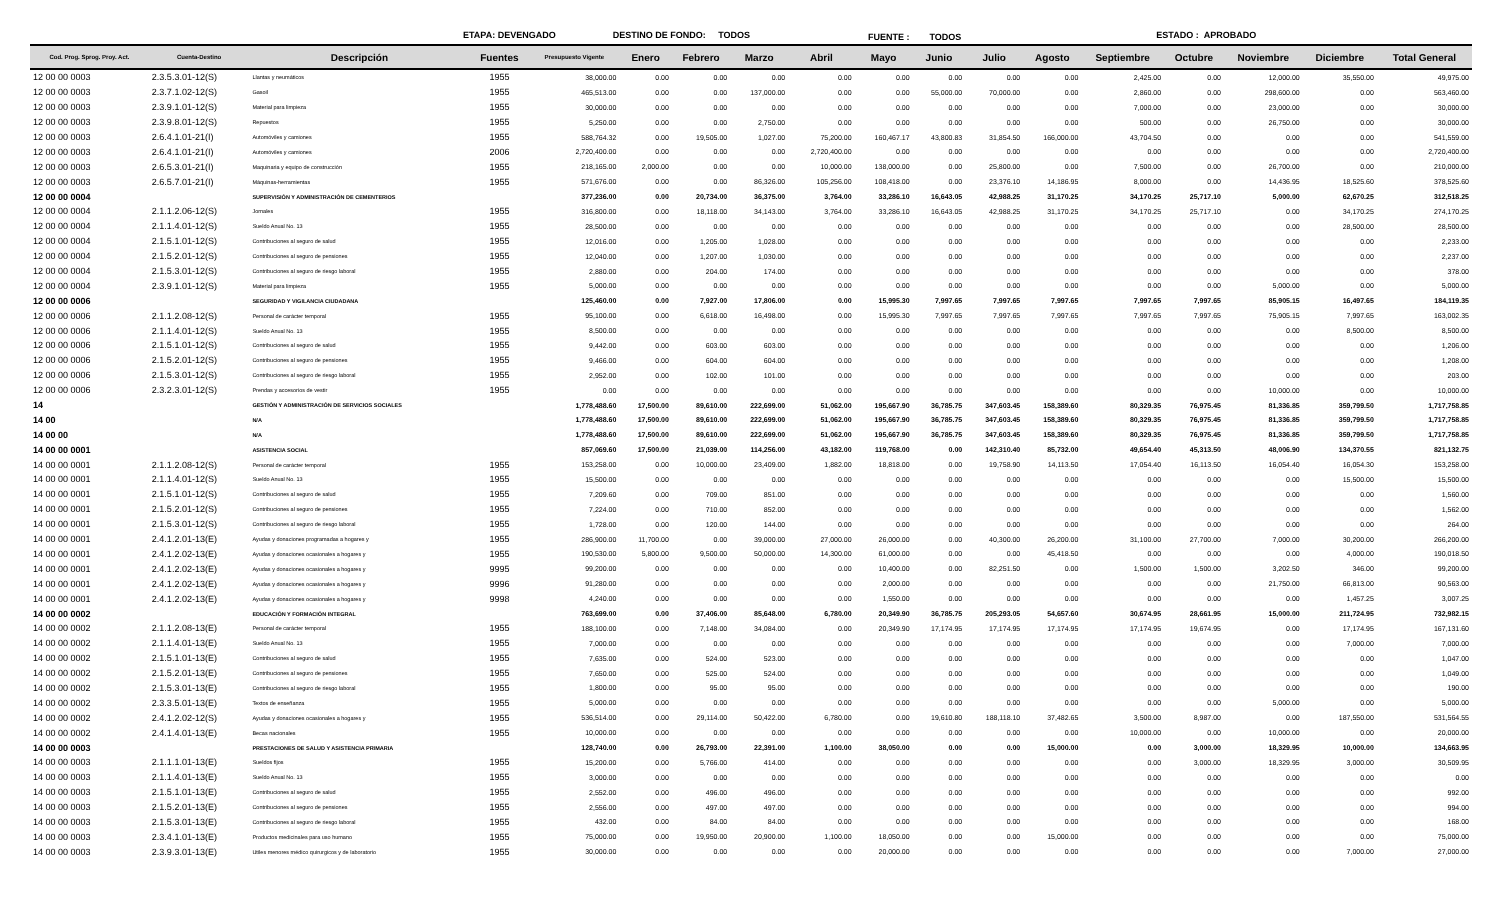ETAPA: DEVENGADO DESTINO DE FONDO: TODOS FUENTE : TODOS ESTADO : APROBADO
| Cod. Prog. Sprog. Proy. Act. | Cuenta-Destino | Descripción | Fuentes | Presupuesto Vigente | Enero | Febrero | Marzo | Abril | Mayo | Junio | Julio | Agosto | Septiembre | Octubre | Noviembre | Diciembre | Total General |
| --- | --- | --- | --- | --- | --- | --- | --- | --- | --- | --- | --- | --- | --- | --- | --- | --- | --- |
| 12 00 00 0003 | 2.3.5.3.01-12(S) | Llantas y neumáticos | 1955 | 38,000.00 | 0.00 | 0.00 | 0.00 | 0.00 | 0.00 | 0.00 | 0.00 | 0.00 | 2,425.00 | 0.00 | 12,000.00 | 35,550.00 | 49,975.00 |
| 12 00 00 0003 | 2.3.7.1.02-12(S) | Gasoil | 1955 | 465,513.00 | 0.00 | 0.00 | 137,000.00 | 0.00 | 0.00 | 55,000.00 | 70,000.00 | 0.00 | 2,860.00 | 0.00 | 298,600.00 | 0.00 | 563,460.00 |
| 12 00 00 0003 | 2.3.9.1.01-12(S) | Material para limpieza | 1955 | 30,000.00 | 0.00 | 0.00 | 0.00 | 0.00 | 0.00 | 0.00 | 0.00 | 0.00 | 7,000.00 | 0.00 | 23,000.00 | 0.00 | 30,000.00 |
| 12 00 00 0003 | 2.3.9.8.01-12(S) | Repuestos | 1955 | 5,250.00 | 0.00 | 0.00 | 2,750.00 | 0.00 | 0.00 | 0.00 | 0.00 | 0.00 | 500.00 | 0.00 | 26,750.00 | 0.00 | 30,000.00 |
| 12 00 00 0003 | 2.6.4.1.01-21(I) | Automóviles y camiones | 1955 | 588,764.32 | 0.00 | 19,505.00 | 1,027.00 | 75,200.00 | 160,467.17 | 43,800.83 | 31,854.50 | 166,000.00 | 43,704.50 | 0.00 | 0.00 | 0.00 | 541,559.00 |
| 12 00 00 0003 | 2.6.4.1.01-21(I) | Automóviles y camiones | 2006 | 2,720,400.00 | 0.00 | 0.00 | 0.00 | 2,720,400.00 | 0.00 | 0.00 | 0.00 | 0.00 | 0.00 | 0.00 | 0.00 | 0.00 | 2,720,400.00 |
| 12 00 00 0003 | 2.6.5.3.01-21(I) | Maquinaria y equipo de construcción | 1955 | 218,165.00 | 2,000.00 | 0.00 | 0.00 | 10,000.00 | 138,000.00 | 0.00 | 25,800.00 | 0.00 | 7,500.00 | 0.00 | 26,700.00 | 0.00 | 210,000.00 |
| 12 00 00 0003 | 2.6.5.7.01-21(I) | Máquinas-herramientas | 1955 | 571,676.00 | 0.00 | 0.00 | 86,326.00 | 105,256.00 | 108,418.00 | 0.00 | 23,376.10 | 14,186.95 | 8,000.00 | 0.00 | 14,436.95 | 18,525.60 | 378,525.60 |
| 12 00 00 0004 | | SUPERVISIÓN Y ADMINISTRACIÓN DE CEMENTERIOS | | 377,236.00 | 0.00 | 20,734.00 | 36,375.00 | 3,764.00 | 33,286.10 | 16,643.05 | 42,988.25 | 31,170.25 | 34,170.25 | 25,717.10 | 5,000.00 | 62,670.25 | 312,518.25 |
| 12 00 00 0004 | 2.1.1.2.06-12(S) | Jornales | 1955 | 316,800.00 | 0.00 | 18,118.00 | 34,143.00 | 3,764.00 | 33,286.10 | 16,643.05 | 42,988.25 | 31,170.25 | 34,170.25 | 25,717.10 | 0.00 | 34,170.25 | 274,170.25 |
| 12 00 00 0004 | 2.1.1.4.01-12(S) | Sueldo Anual No. 13 | 1955 | 28,500.00 | 0.00 | 0.00 | 0.00 | 0.00 | 0.00 | 0.00 | 0.00 | 0.00 | 0.00 | 0.00 | 0.00 | 28,500.00 | 28,500.00 |
| 12 00 00 0004 | 2.1.5.1.01-12(S) | Contribuciones al seguro de salud | 1955 | 12,016.00 | 0.00 | 1,205.00 | 1,028.00 | 0.00 | 0.00 | 0.00 | 0.00 | 0.00 | 0.00 | 0.00 | 0.00 | 0.00 | 2,233.00 |
| 12 00 00 0004 | 2.1.5.2.01-12(S) | Contribuciones al seguro de pensiones | 1955 | 12,040.00 | 0.00 | 1,207.00 | 1,030.00 | 0.00 | 0.00 | 0.00 | 0.00 | 0.00 | 0.00 | 0.00 | 0.00 | 0.00 | 2,237.00 |
| 12 00 00 0004 | 2.1.5.3.01-12(S) | Contribuciones al seguro de riesgo laboral | 1955 | 2,880.00 | 0.00 | 204.00 | 174.00 | 0.00 | 0.00 | 0.00 | 0.00 | 0.00 | 0.00 | 0.00 | 0.00 | 0.00 | 378.00 |
| 12 00 00 0004 | 2.3.9.1.01-12(S) | Material para limpieza | 1955 | 5,000.00 | 0.00 | 0.00 | 0.00 | 0.00 | 0.00 | 0.00 | 0.00 | 0.00 | 0.00 | 0.00 | 5,000.00 | 0.00 | 5,000.00 |
| 12 00 00 0006 | | SEGURIDAD Y VIGILANCIA CIUDADANA | | 125,460.00 | 0.00 | 7,927.00 | 17,806.00 | 0.00 | 15,995.30 | 7,997.65 | 7,997.65 | 7,997.65 | 7,997.65 | 7,997.65 | 85,905.15 | 16,497.65 | 184,119.35 |
| 12 00 00 0006 | 2.1.1.2.08-12(S) | Personal de carácter temporal | 1955 | 95,100.00 | 0.00 | 6,618.00 | 16,498.00 | 0.00 | 15,995.30 | 7,997.65 | 7,997.65 | 7,997.65 | 7,997.65 | 7,997.65 | 75,905.15 | 7,997.65 | 163,002.35 |
| 12 00 00 0006 | 2.1.1.4.01-12(S) | Sueldo Anual No. 13 | 1955 | 8,500.00 | 0.00 | 0.00 | 0.00 | 0.00 | 0.00 | 0.00 | 0.00 | 0.00 | 0.00 | 0.00 | 0.00 | 8,500.00 | 8,500.00 |
| 12 00 00 0006 | 2.1.5.1.01-12(S) | Contribuciones al seguro de salud | 1955 | 9,442.00 | 0.00 | 603.00 | 603.00 | 0.00 | 0.00 | 0.00 | 0.00 | 0.00 | 0.00 | 0.00 | 0.00 | 0.00 | 1,206.00 |
| 12 00 00 0006 | 2.1.5.2.01-12(S) | Contribuciones al seguro de pensiones | 1955 | 9,466.00 | 0.00 | 604.00 | 604.00 | 0.00 | 0.00 | 0.00 | 0.00 | 0.00 | 0.00 | 0.00 | 0.00 | 0.00 | 1,208.00 |
| 12 00 00 0006 | 2.1.5.3.01-12(S) | Contribuciones al seguro de riesgo laboral | 1955 | 2,952.00 | 0.00 | 102.00 | 101.00 | 0.00 | 0.00 | 0.00 | 0.00 | 0.00 | 0.00 | 0.00 | 0.00 | 0.00 | 203.00 |
| 12 00 00 0006 | 2.3.2.3.01-12(S) | Prendas y accesorios de vestir | 1955 | 0.00 | 0.00 | 0.00 | 0.00 | 0.00 | 0.00 | 0.00 | 0.00 | 0.00 | 0.00 | 0.00 | 10,000.00 | 0.00 | 10,000.00 |
| 14 | | GESTIÓN Y ADMINISTRACIÓN DE SERVICIOS SOCIALES | | 1,778,488.60 | 17,500.00 | 89,610.00 | 222,699.00 | 51,062.00 | 195,667.90 | 36,785.75 | 347,603.45 | 158,389.60 | 80,329.35 | 76,975.45 | 81,336.85 | 359,799.50 | 1,717,758.85 |
| 14 00 | | N/A | | 1,778,488.60 | 17,500.00 | 89,610.00 | 222,699.00 | 51,062.00 | 195,667.90 | 36,785.75 | 347,603.45 | 158,389.60 | 80,329.35 | 76,975.45 | 81,336.85 | 359,799.50 | 1,717,758.85 |
| 14 00 00 | | N/A | | 1,778,488.60 | 17,500.00 | 89,610.00 | 222,699.00 | 51,062.00 | 195,667.90 | 36,785.75 | 347,603.45 | 158,389.60 | 80,329.35 | 76,975.45 | 81,336.85 | 359,799.50 | 1,717,758.85 |
| 14 00 00 0001 | | ASISTENCIA SOCIAL | | 857,069.60 | 17,500.00 | 21,039.00 | 114,256.00 | 43,182.00 | 119,768.00 | 0.00 | 142,310.40 | 85,732.00 | 49,654.40 | 45,313.50 | 48,006.90 | 134,370.55 | 821,132.75 |
| 14 00 00 0001 | 2.1.1.2.08-12(S) | Personal de carácter temporal | 1955 | 153,258.00 | 0.00 | 10,000.00 | 23,409.00 | 1,882.00 | 18,818.00 | 0.00 | 19,758.90 | 14,113.50 | 17,054.40 | 16,113.50 | 16,054.40 | 16,054.30 | 153,258.00 |
| 14 00 00 0001 | 2.1.1.4.01-12(S) | Sueldo Anual No. 13 | 1955 | 15,500.00 | 0.00 | 0.00 | 0.00 | 0.00 | 0.00 | 0.00 | 0.00 | 0.00 | 0.00 | 0.00 | 0.00 | 15,500.00 | 15,500.00 |
| 14 00 00 0001 | 2.1.5.1.01-12(S) | Contribuciones al seguro de salud | 1955 | 7,209.60 | 0.00 | 709.00 | 851.00 | 0.00 | 0.00 | 0.00 | 0.00 | 0.00 | 0.00 | 0.00 | 0.00 | 0.00 | 1,560.00 |
| 14 00 00 0001 | 2.1.5.2.01-12(S) | Contribuciones al seguro de pensiones | 1955 | 7,224.00 | 0.00 | 710.00 | 852.00 | 0.00 | 0.00 | 0.00 | 0.00 | 0.00 | 0.00 | 0.00 | 0.00 | 0.00 | 1,562.00 |
| 14 00 00 0001 | 2.1.5.3.01-12(S) | Contribuciones al seguro de riesgo laboral | 1955 | 1,728.00 | 0.00 | 120.00 | 144.00 | 0.00 | 0.00 | 0.00 | 0.00 | 0.00 | 0.00 | 0.00 | 0.00 | 0.00 | 264.00 |
| 14 00 00 0001 | 2.4.1.2.01-13(E) | Ayudas y donaciones programadas a hogares y | 1955 | 286,900.00 | 11,700.00 | 0.00 | 39,000.00 | 27,000.00 | 26,000.00 | 0.00 | 40,300.00 | 26,200.00 | 31,100.00 | 27,700.00 | 7,000.00 | 30,200.00 | 266,200.00 |
| 14 00 00 0001 | 2.4.1.2.02-13(E) | Ayudas y donaciones ocasionales a hogares y | 1955 | 190,530.00 | 5,800.00 | 9,500.00 | 50,000.00 | 14,300.00 | 61,000.00 | 0.00 | 0.00 | 45,418.50 | 0.00 | 0.00 | 0.00 | 4,000.00 | 190,018.50 |
| 14 00 00 0001 | 2.4.1.2.02-13(E) | Ayudas y donaciones ocasionales a hogares y | 9995 | 99,200.00 | 0.00 | 0.00 | 0.00 | 0.00 | 10,400.00 | 0.00 | 82,251.50 | 0.00 | 1,500.00 | 1,500.00 | 3,202.50 | 346.00 | 99,200.00 |
| 14 00 00 0001 | 2.4.1.2.02-13(E) | Ayudas y donaciones ocasionales a hogares y | 9996 | 91,280.00 | 0.00 | 0.00 | 0.00 | 0.00 | 2,000.00 | 0.00 | 0.00 | 0.00 | 0.00 | 0.00 | 21,750.00 | 66,813.00 | 90,563.00 |
| 14 00 00 0001 | 2.4.1.2.02-13(E) | Ayudas y donaciones ocasionales a hogares y | 9998 | 4,240.00 | 0.00 | 0.00 | 0.00 | 0.00 | 1,550.00 | 0.00 | 0.00 | 0.00 | 0.00 | 0.00 | 0.00 | 1,457.25 | 3,007.25 |
| 14 00 00 0002 | | EDUCACIÓN Y FORMACIÓN INTEGRAL | | 763,699.00 | 0.00 | 37,406.00 | 85,648.00 | 6,780.00 | 20,349.90 | 36,785.75 | 205,293.05 | 54,657.60 | 30,674.95 | 28,661.95 | 15,000.00 | 211,724.95 | 732,982.15 |
| 14 00 00 0002 | 2.1.1.2.08-13(E) | Personal de carácter temporal | 1955 | 188,100.00 | 0.00 | 7,148.00 | 34,084.00 | 0.00 | 20,349.90 | 17,174.95 | 17,174.95 | 17,174.95 | 17,174.95 | 19,674.95 | 0.00 | 17,174.95 | 167,131.60 |
| 14 00 00 0002 | 2.1.1.4.01-13(E) | Sueldo Anual No. 13 | 1955 | 7,000.00 | 0.00 | 0.00 | 0.00 | 0.00 | 0.00 | 0.00 | 0.00 | 0.00 | 0.00 | 0.00 | 0.00 | 7,000.00 | 7,000.00 |
| 14 00 00 0002 | 2.1.5.1.01-13(E) | Contribuciones al seguro de salud | 1955 | 7,635.00 | 0.00 | 524.00 | 523.00 | 0.00 | 0.00 | 0.00 | 0.00 | 0.00 | 0.00 | 0.00 | 0.00 | 0.00 | 1,047.00 |
| 14 00 00 0002 | 2.1.5.2.01-13(E) | Contribuciones al seguro de pensiones | 1955 | 7,650.00 | 0.00 | 525.00 | 524.00 | 0.00 | 0.00 | 0.00 | 0.00 | 0.00 | 0.00 | 0.00 | 0.00 | 0.00 | 1,049.00 |
| 14 00 00 0002 | 2.1.5.3.01-13(E) | Contribuciones al seguro de riesgo laboral | 1955 | 1,800.00 | 0.00 | 95.00 | 95.00 | 0.00 | 0.00 | 0.00 | 0.00 | 0.00 | 0.00 | 0.00 | 0.00 | 0.00 | 190.00 |
| 14 00 00 0002 | 2.3.3.5.01-13(E) | Textos de enseñanza | 1955 | 5,000.00 | 0.00 | 0.00 | 0.00 | 0.00 | 0.00 | 0.00 | 0.00 | 0.00 | 0.00 | 0.00 | 5,000.00 | 0.00 | 5,000.00 |
| 14 00 00 0002 | 2.4.1.2.02-12(S) | Ayudas y donaciones ocasionales a hogares y | 1955 | 536,514.00 | 0.00 | 29,114.00 | 50,422.00 | 6,780.00 | 0.00 | 19,610.80 | 188,118.10 | 37,482.65 | 3,500.00 | 8,987.00 | 0.00 | 187,550.00 | 531,564.55 |
| 14 00 00 0002 | 2.4.1.4.01-13(E) | Becas nacionales | 1955 | 10,000.00 | 0.00 | 0.00 | 0.00 | 0.00 | 0.00 | 0.00 | 0.00 | 0.00 | 10,000.00 | 0.00 | 10,000.00 | 0.00 | 20,000.00 |
| 14 00 00 0003 | | PRESTACIONES DE SALUD Y ASISTENCIA PRIMARIA | | 128,740.00 | 0.00 | 26,793.00 | 22,391.00 | 1,100.00 | 38,050.00 | 0.00 | 0.00 | 15,000.00 | 0.00 | 3,000.00 | 18,329.95 | 10,000.00 | 134,663.95 |
| 14 00 00 0003 | 2.1.1.1.01-13(E) | Sueldos fijos | 1955 | 15,200.00 | 0.00 | 5,766.00 | 414.00 | 0.00 | 0.00 | 0.00 | 0.00 | 0.00 | 0.00 | 3,000.00 | 18,329.95 | 3,000.00 | 30,509.95 |
| 14 00 00 0003 | 2.1.1.4.01-13(E) | Sueldo Anual No. 13 | 1955 | 3,000.00 | 0.00 | 0.00 | 0.00 | 0.00 | 0.00 | 0.00 | 0.00 | 0.00 | 0.00 | 0.00 | 0.00 | 0.00 | 0.00 |
| 14 00 00 0003 | 2.1.5.1.01-13(E) | Contribuciones al seguro de salud | 1955 | 2,552.00 | 0.00 | 496.00 | 496.00 | 0.00 | 0.00 | 0.00 | 0.00 | 0.00 | 0.00 | 0.00 | 0.00 | 0.00 | 992.00 |
| 14 00 00 0003 | 2.1.5.2.01-13(E) | Contribuciones al seguro de pensiones | 1955 | 2,556.00 | 0.00 | 497.00 | 497.00 | 0.00 | 0.00 | 0.00 | 0.00 | 0.00 | 0.00 | 0.00 | 0.00 | 0.00 | 994.00 |
| 14 00 00 0003 | 2.1.5.3.01-13(E) | Contribuciones al seguro de riesgo laboral | 1955 | 432.00 | 0.00 | 84.00 | 84.00 | 0.00 | 0.00 | 0.00 | 0.00 | 0.00 | 0.00 | 0.00 | 0.00 | 0.00 | 168.00 |
| 14 00 00 0003 | 2.3.4.1.01-13(E) | Productos medicinales para uso humano | 1955 | 75,000.00 | 0.00 | 19,950.00 | 20,900.00 | 1,100.00 | 18,050.00 | 0.00 | 0.00 | 15,000.00 | 0.00 | 0.00 | 0.00 | 0.00 | 75,000.00 |
| 14 00 00 0003 | 2.3.9.3.01-13(E) | Utiles menores médico quirurgicos y de laboratorio | 1955 | 30,000.00 | 0.00 | 0.00 | 0.00 | 0.00 | 20,000.00 | 0.00 | 0.00 | 0.00 | 0.00 | 0.00 | 0.00 | 7,000.00 | 27,000.00 |